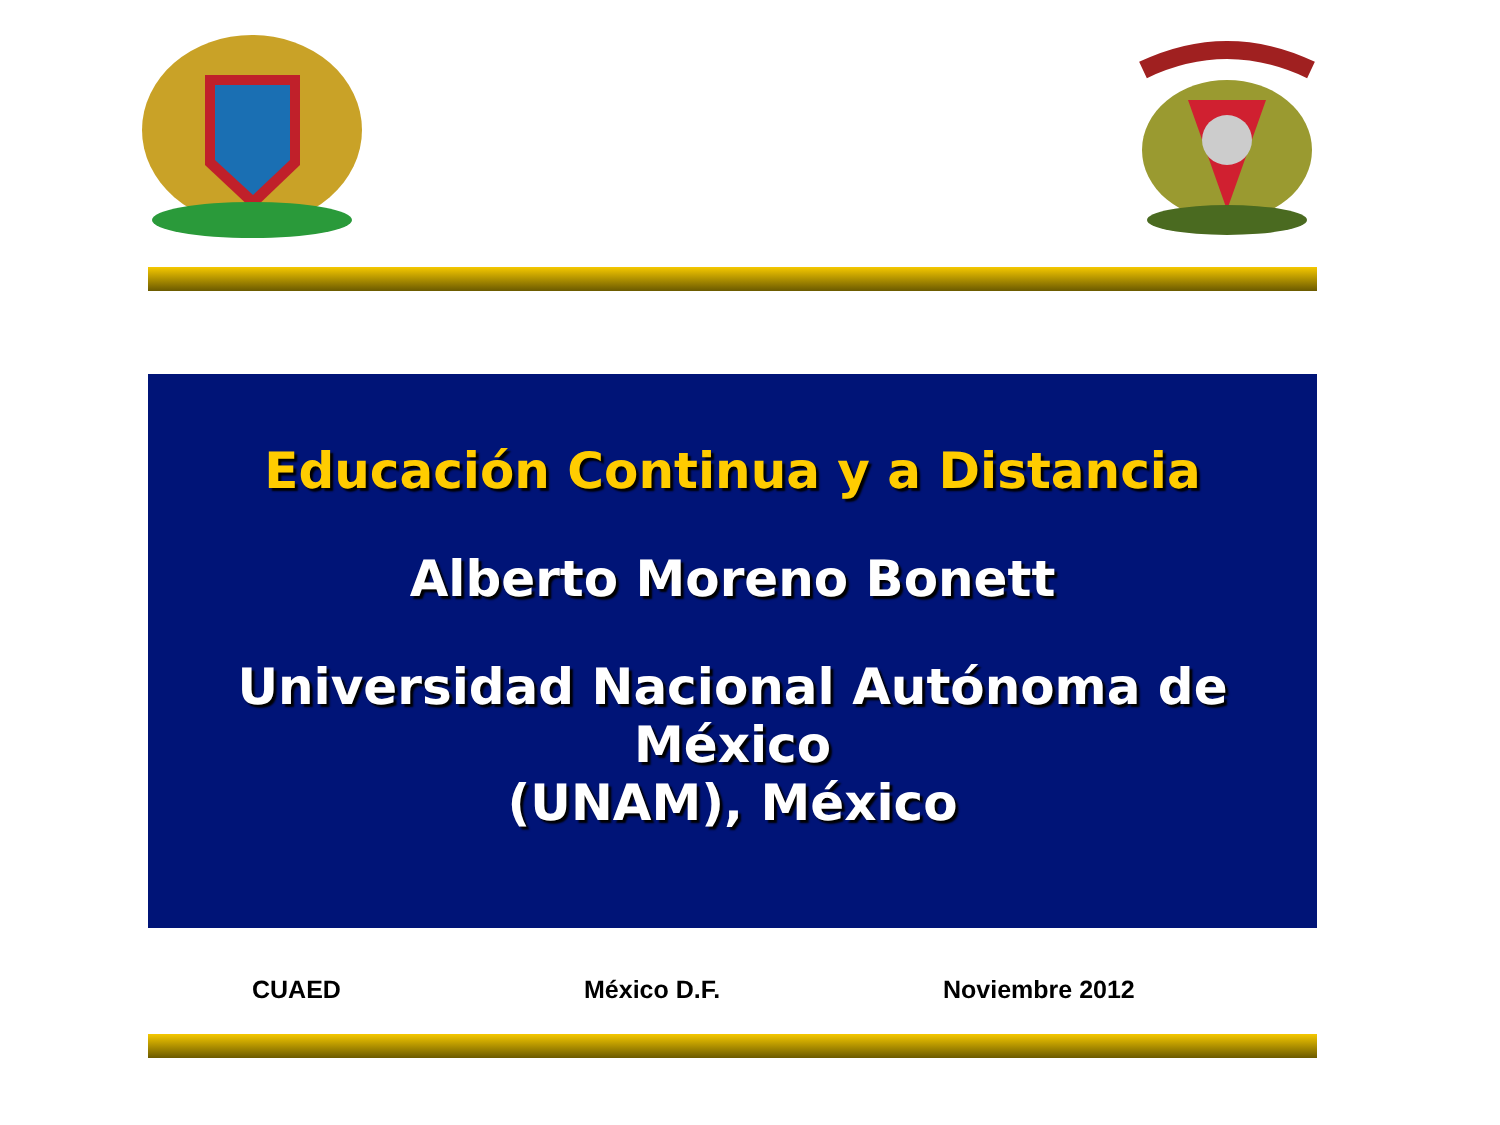Educación Continua y a Distancia
Alberto Moreno Bonett
Universidad Nacional Autónoma de México
(UNAM), México
CUAED México D.F. Noviembre 2012